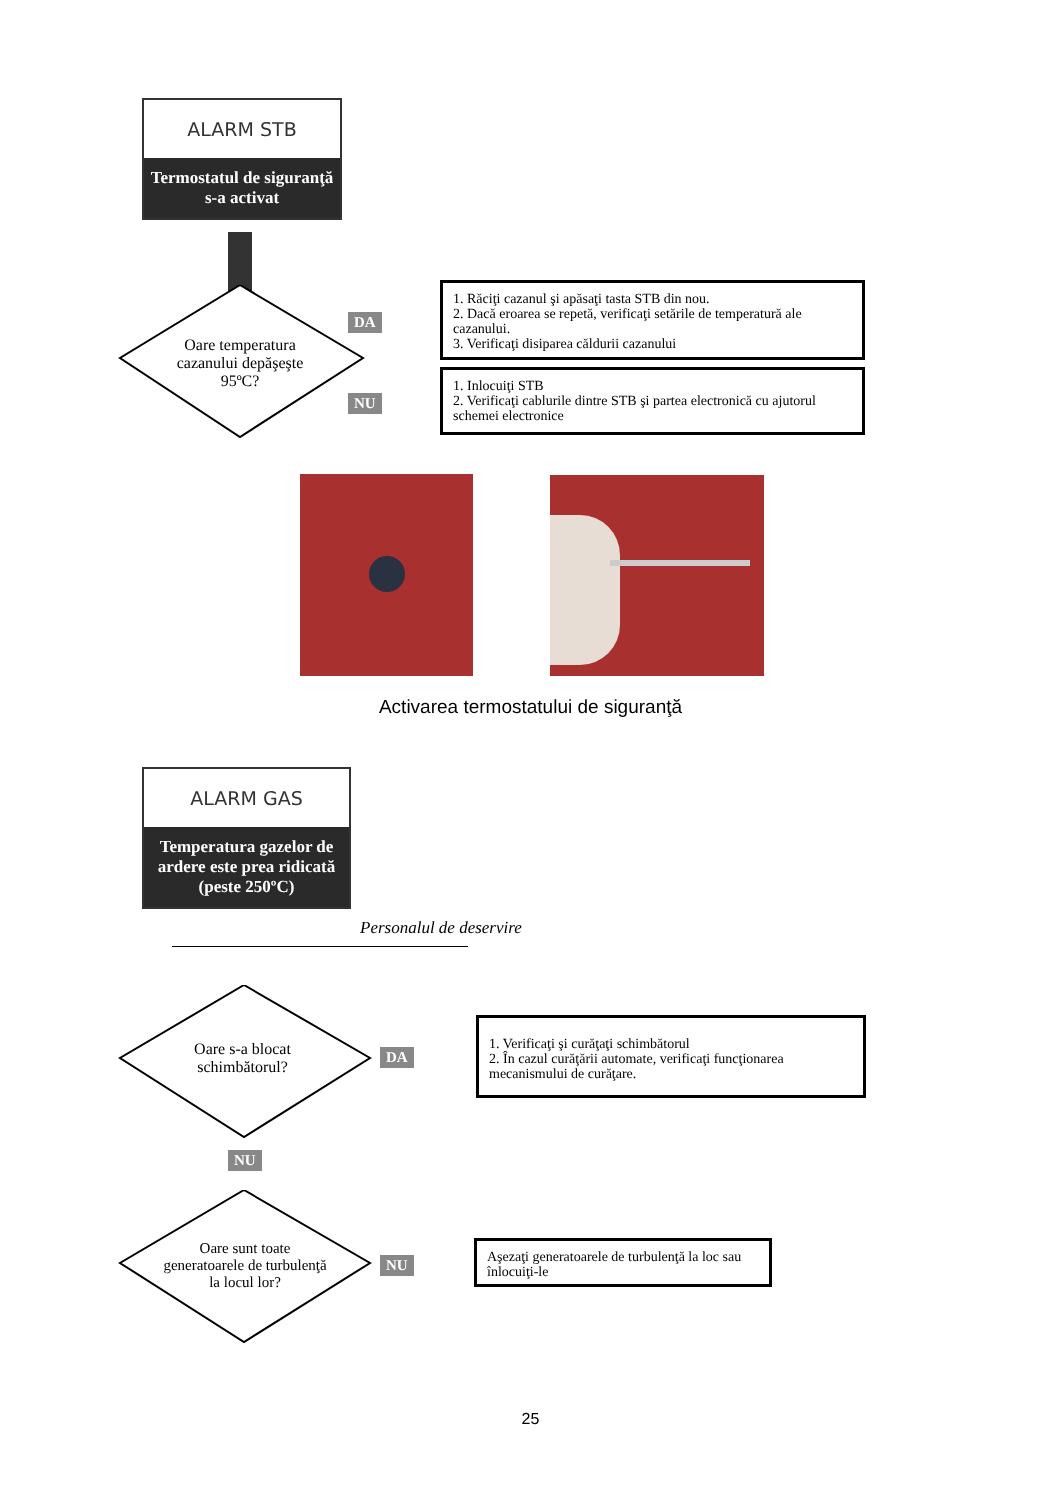ALARM STB
Termostatul de siguranţă s-a activat
Oare temperatura cazanului depăşeşte 95ºC?
DA
NU
1. Răciţi cazanul şi apăsaţi tasta STB din nou.
2. Dacă eroarea se repetă, verificaţi setările de temperatură ale cazanului.
3. Verificaţi disiparea căldurii cazanului
1. Inlocuiţi STB
2. Verificaţi cablurile dintre STB şi partea electronică cu ajutorul schemei electronice
Activarea termostatului de siguranţă
ALARM GAS
Temperatura gazelor de ardere este prea ridicată (peste 250ºC)
Personalul de deservire
Oare s-a blocat schimbătorul?
DA
1. Verificaţi şi curăţaţi schimbătorul
2. În cazul curăţării automate, verificaţi funcţionarea mecanismului de curăţare.
NU
Oare sunt toate generatoarele de turbulenţă la locul lor?
NU
Aşezaţi generatoarele de turbulenţă la loc sau înlocuiţi-le
25